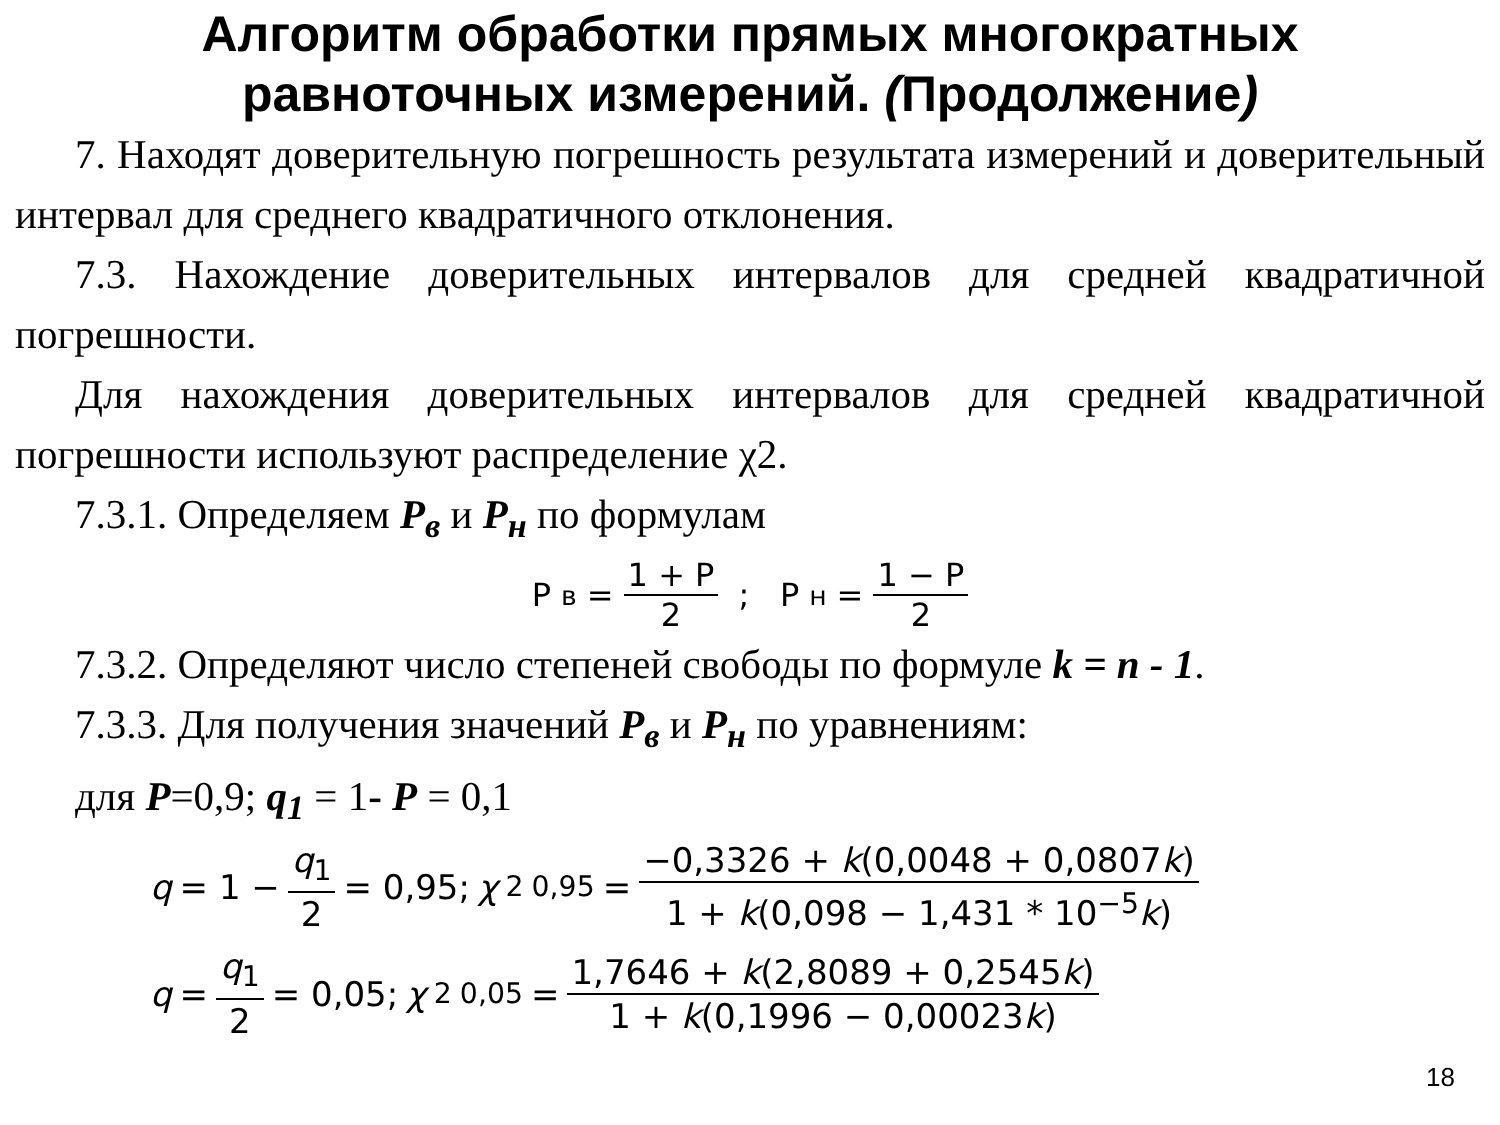Алгоритм обработки прямых многократных
равноточных измерений. (Продолжение)
7. Находят доверительную погрешность результата измерений и доверительный интервал для среднего квадратичного отклонения.
7.3. Нахождение доверительных интервалов для средней квадратичной погрешности.
Для нахождения доверительных интервалов для средней квадратичной погрешности используют распределение χ2.
7.3.1. Определяем P<sub>в</sub> и P<sub>н</sub> по формулам
P<sub>в</sub> = 1 + P 2 ; P<sub>н</sub> = 1 − P 2
7.3.2. Определяют число степеней свободы по формуле k = n - 1.
7.3.3. Для получения значений P<sub>в</sub> и P<sub>н</sub> по уравнениям:
для P=0,9; q<sub>1</sub> = 1- P = 0,1
q = 1 − q<sub>1</sub> 2 = 0,95; χ<sup>2</sup><sub>0,95</sub> = −0,3326 + k(0,0048 + 0,0807k) 1 + k(0,098 − 1,431 * 10<sup>−5</sup>k)
q = q<sub>1</sub> 2 = 0,05; χ<sup>2</sup><sub>0,05</sub> = 1,7646 + k(2,8089 + 0,2545k) 1 + k(0,1996 − 0,00023k)
18